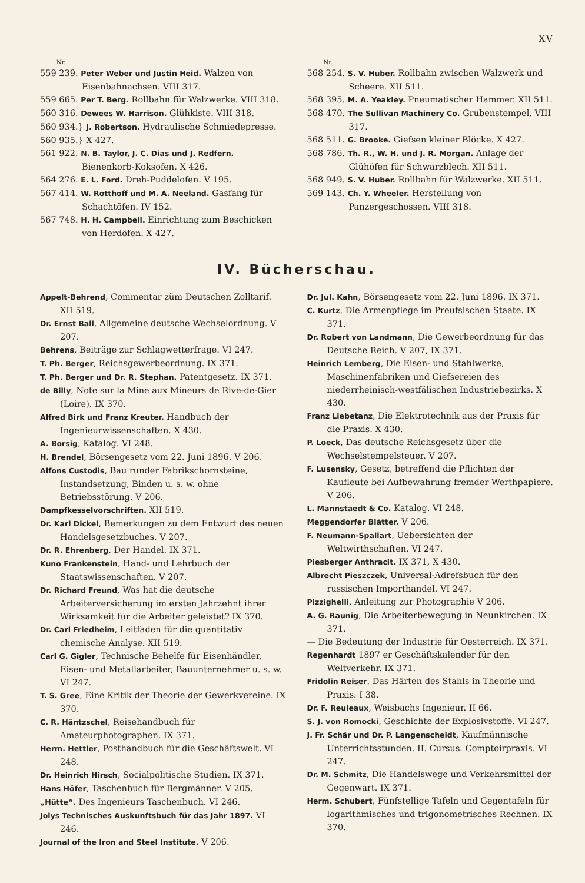XV
Nr.
559 239. Peter Weber und Justin Heid. Walzen von Eisenbahnachsen. VIII 317.
559 665. Per T. Berg. Rollbahn für Walzwerke. VIII 318.
560 316. Dewees W. Harrison. Glühkiste. VIII 318.
560 934.} J. Robertson. Hydraulische Schmiedepresse.
560 935.} X 427.
561 922. N. B. Taylor, J. C. Dias und J. Redfern. Bienenkorb-Koksofen. X 426.
564 276. E. L. Ford. Dreh-Puddelofen. V 195.
567 414. W. Rotthoff und M. A. Neeland. Gasfang für Schachtöfen. IV 152.
567 748. H. H. Campbell. Einrichtung zum Beschicken von Herdöfen. X 427.
Nr.
568 254. S. V. Huber. Rollbahn zwischen Walzwerk und Scheere. XII 511.
568 395. M. A. Yeakley. Pneumatischer Hammer. XII 511.
568 470. The Sullivan Machinery Co. Grubenstempel. VIII 317.
568 511. G. Brooke. Giefsen kleiner Blöcke. X 427.
568 786. Th. R., W. H. und J. R. Morgan. Anlage der Glühöfen für Schwarzblech. XII 511.
568 949. S. V. Huber. Rollbahn für Walzwerke. XII 511.
569 143. Ch. Y. Wheeler. Herstellung von Panzergeschossen. VIII 318.
IV. Bücherschau.
Appelt-Behrend, Commentar züm Deutschen Zolltarif. XII 519.
Dr. Ernst Ball, Allgemeine deutsche Wechselordnung. V 207.
Behrens, Beiträge zur Schlagwetterfrage. VI 247.
T. Ph. Berger, Reichsgewerbeordnung. IX 371.
T. Ph. Berger und Dr. R. Stephan. Patentgesetz. IX 371.
de Billy, Note sur la Mine aux Mineurs de Rive-de-Gier (Loire). IX 370.
Alfred Birk und Franz Kreuter. Handbuch der Ingenieurwissenschaften. X 430.
A. Borsig, Katalog. VI 248.
H. Brendel, Börsengesetz vom 22. Juni 1896. V 206.
Alfons Custodis, Bau runder Fabrikschornsteine, Instandsetzung, Binden u. s. w. ohne Betriebsstörung. V 206.
Dampfkesselvorschriften. XII 519.
Dr. Karl Dickel, Bemerkungen zu dem Entwurf des neuen Handelsgesetzbuches. V 207.
Dr. R. Ehrenberg, Der Handel. IX 371.
Kuno Frankenstein, Hand- und Lehrbuch der Staatswissenschaften. V 207.
Dr. Richard Freund, Was hat die deutsche Arbeiterversicherung im ersten Jahrzehnt ihrer Wirksamkeit für die Arbeiter geleistet? IX 370.
Dr. Carl Friedheim, Leitfaden für die quantitativ chemische Analyse. XII 519.
Carl G. Gigler, Technische Behelfe für Eisenhändler, Eisen- und Metallarbeiter, Bauunternehmer u. s. w. VI 247.
T. S. Gree, Eine Kritik der Theorie der Gewerkvereine. IX 370.
C. R. Häntzschel, Reisehandbuch für Amateurphotographen. IX 371.
Herm. Hettler, Posthandbuch für die Geschäftswelt. VI 248.
Dr. Heinrich Hirsch, Socialpolitische Studien. IX 371.
Hans Höfer, Taschenbuch für Bergmänner. V 205.
„Hütte“. Des Ingenieurs Taschenbuch. VI 246.
Jolys Technisches Auskunftsbuch für das Jahr 1897. VI 246.
Journal of the Iron and Steel Institute. V 206.
Dr. Jul. Kahn, Börsengesetz vom 22. Juni 1896. IX 371.
C. Kurtz, Die Armenpflege im Preufsischen Staate. IX 371.
Dr. Robert von Landmann, Die Gewerbeordnung für das Deutsche Reich. V 207, IX 371.
Heinrich Lemberg, Die Eisen- und Stahlwerke, Maschinenfabriken und Giefsereien des niederrheinisch-westfälischen Industriebezirks. X 430.
Franz Liebetanz, Die Elektrotechnik aus der Praxis für die Praxis. X 430.
P. Loeck, Das deutsche Reichsgesetz über die Wechselstempelsteuer. V 207.
F. Lusensky, Gesetz, betreffend die Pflichten der Kaufleute bei Aufbewahrung fremder Werthpapiere. V 206.
L. Mannstaedt & Co. Katalog. VI 248.
Meggendorfer Blätter. V 206.
F. Neumann-Spallart, Uebersichten der Weltwirthschaften. VI 247.
Piesberger Anthracit. IX 371, X 430.
Albrecht Pieszczek, Universal-Adrefsbuch für den russischen Importhandel. VI 247.
Pizzighelli, Anleitung zur Photographie V 206.
A. G. Raunig, Die Arbeiterbewegung in Neunkirchen. IX 371.
— Die Bedeutung der Industrie für Oesterreich. IX 371.
Regenhardt 1897 er Geschäftskalender für den Weltverkehr. IX 371.
Fridolin Reiser, Das Härten des Stahls in Theorie und Praxis. I 38.
Dr. F. Reuleaux, Weisbachs Ingenieur. II 66.
S. J. von Romocki, Geschichte der Explosivstoffe. VI 247.
J. Fr. Schär und Dr. P. Langenscheidt, Kaufmännische Unterrichtsstunden. II. Cursus. Comptoirpraxis. VI 247.
Dr. M. Schmitz, Die Handelswege und Verkehrsmittel der Gegenwart. IX 371.
Herm. Schubert, Fünfstellige Tafeln und Gegentafeln für logarithmisches und trigonometrisches Rechnen. IX 370.